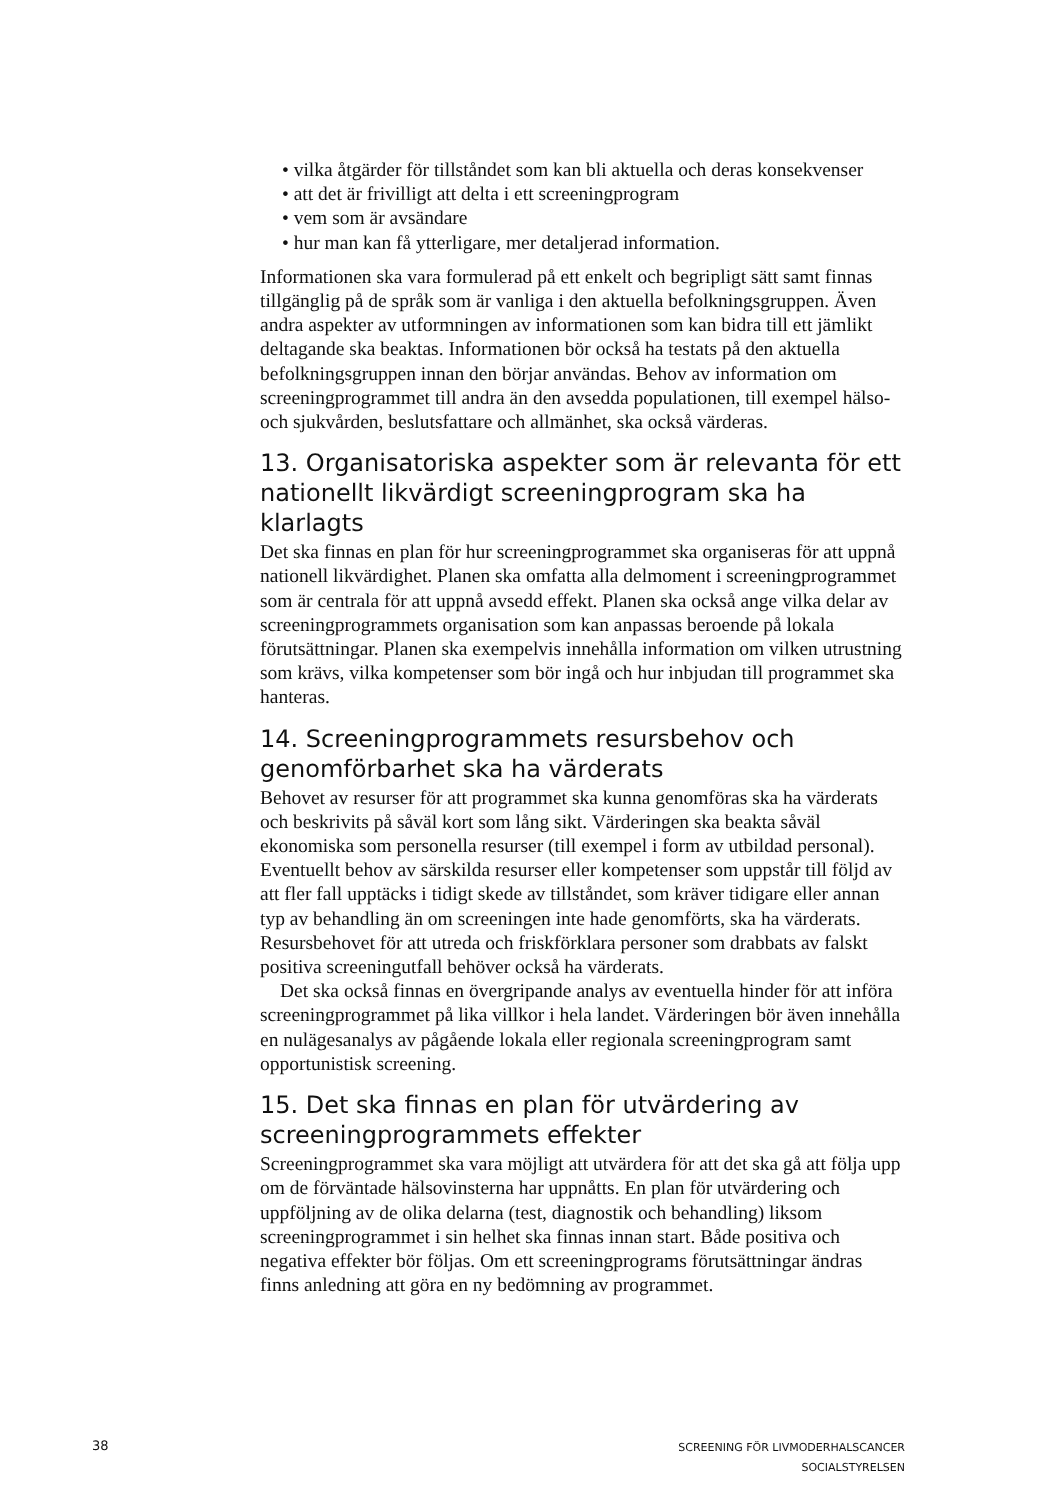• vilka åtgärder för tillståndet som kan bli aktuella och deras konsekvenser
• att det är frivilligt att delta i ett screeningprogram
• vem som är avsändare
• hur man kan få ytterligare, mer detaljerad information.
Informationen ska vara formulerad på ett enkelt och begripligt sätt samt finnas tillgänglig på de språk som är vanliga i den aktuella befolkningsgruppen. Även andra aspekter av utformningen av informationen som kan bidra till ett jämlikt deltagande ska beaktas. Informationen bör också ha testats på den aktuella befolkningsgruppen innan den börjar användas. Behov av information om screeningprogrammet till andra än den avsedda populationen, till exempel hälso- och sjukvården, beslutsfattare och allmänhet, ska också värderas.
13. Organisatoriska aspekter som är relevanta för ett nationellt likvärdigt screeningprogram ska ha klarlagts
Det ska finnas en plan för hur screeningprogrammet ska organiseras för att uppnå nationell likvärdighet. Planen ska omfatta alla delmoment i screeningprogrammet som är centrala för att uppnå avsedd effekt. Planen ska också ange vilka delar av screeningprogrammets organisation som kan anpassas beroende på lokala förutsättningar. Planen ska exempelvis innehålla information om vilken utrustning som krävs, vilka kompetenser som bör ingå och hur inbjudan till programmet ska hanteras.
14. Screeningprogrammets resursbehov och genomförbarhet ska ha värderats
Behovet av resurser för att programmet ska kunna genomföras ska ha värderats och beskrivits på såväl kort som lång sikt. Värderingen ska beakta såväl ekonomiska som personella resurser (till exempel i form av utbildad personal). Eventuellt behov av särskilda resurser eller kompetenser som uppstår till följd av att fler fall upptäcks i tidigt skede av tillståndet, som kräver tidigare eller annan typ av behandling än om screeningen inte hade genomförts, ska ha värderats. Resursbehovet för att utreda och friskförklara personer som drabbats av falskt positiva screeningutfall behöver också ha värderats.
Det ska också finnas en övergripande analys av eventuella hinder för att införa screeningprogrammet på lika villkor i hela landet. Värderingen bör även innehålla en nulägesanalys av pågående lokala eller regionala screeningprogram samt opportunistisk screening.
15. Det ska finnas en plan för utvärdering av screeningprogrammets effekter
Screeningprogrammet ska vara möjligt att utvärdera för att det ska gå att följa upp om de förväntade hälsovinsterna har uppnåtts. En plan för utvärdering och uppföljning av de olika delarna (test, diagnostik och behandling) liksom screeningprogrammet i sin helhet ska finnas innan start. Både positiva och negativa effekter bör följas. Om ett screeningprograms förutsättningar ändras finns anledning att göra en ny bedömning av programmet.
38
SCREENING FÖR LIVMODERHALSCANCER
SOCIALSTYRELSEN